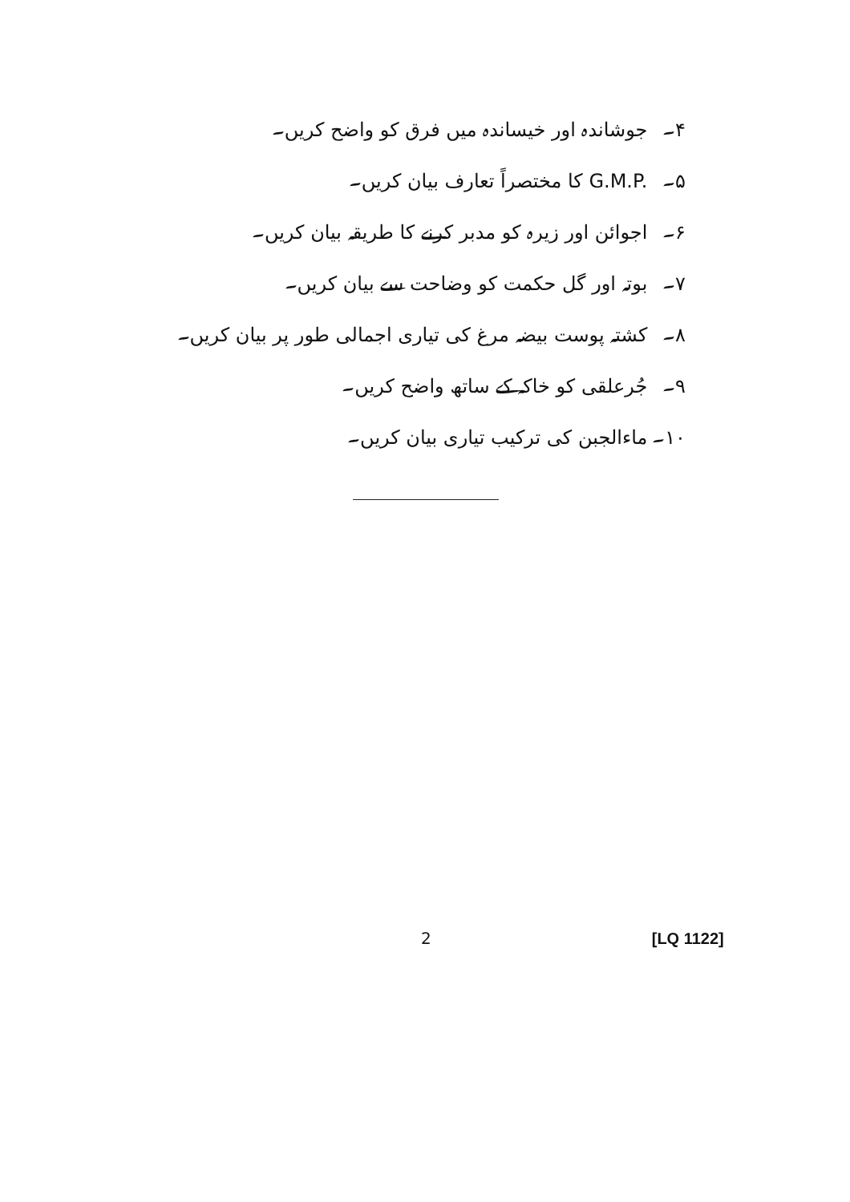۴۔ جوشاندہ اور خیساندہ میں فرق کو واضح کریں۔
۵۔ G.M.P. کا مختصراً تعارف بیان کریں۔
۶۔ اجوائن اور زیرہ کو مدبر کرنے کا طریقہ بیان کریں۔
۷۔ بوتہ اور گل حکمت کو وضاحت سے بیان کریں۔
۸۔ کشتہ پوست بیضہ مرغ کی تیاری اجمالی طور پر بیان کریں۔
۹۔ جُرعلقی کو خاکہ کے ساتھ واضح کریں۔
۱۰۔ ماءالجبن کی ترکیب تیاری بیان کریں۔
2 [LQ 1122]